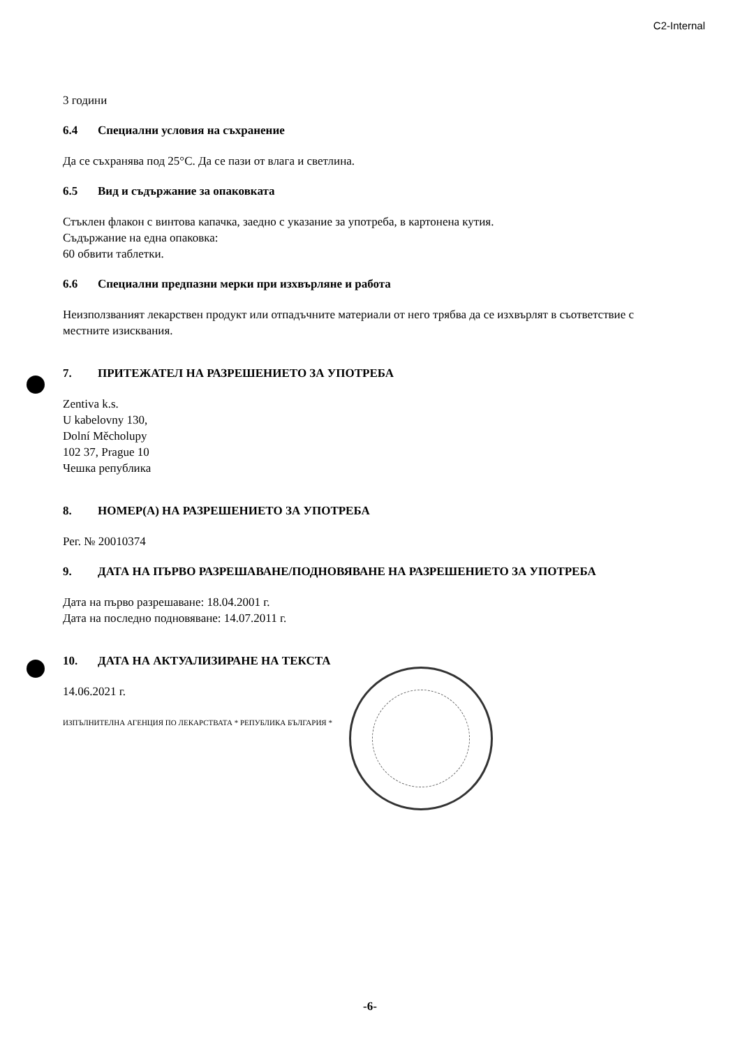C2-Internal
3 години
6.4 Специални условия на съхранение
Да се съхранява под 25°C. Да се пази от влага и светлина.
6.5 Вид и съдържание за опаковката
Стъклен флакон с винтова капачка, заедно с указание за употреба, в картонена кутия.
Съдържание на една опаковка:
60 обвити таблетки.
6.6 Специални предпазни мерки при изхвърляне и работа
Неизползваният лекарствен продукт или отпадъчните материали от него трябва да се изхвърлят в съответствие с местните изисквания.
7. ПРИТЕЖАТЕЛ НА РАЗРЕШЕНИЕТО ЗА УПОТРЕБА
Zentiva k.s.
U kabelovny 130,
Dolní Měcholupy
102 37, Prague 10
Чешка република
8. НОМЕР(А) НА РАЗРЕШЕНИЕТО ЗА УПОТРЕБА
Рег. № 20010374
9. ДАТА НА ПЪРВО РАЗРЕШАВАНЕ/ПОДНОВЯВАНЕ НА РАЗРЕШЕНИЕТО ЗА УПОТРЕБА
Дата на първо разрешаване: 18.04.2001 г.
Дата на последно подновяване: 14.07.2011 г.
10. ДАТА НА АКТУАЛИЗИРАНЕ НА ТЕКСТА
14.06.2021 г.
ИЗПЪЛНИТЕЛНА АГЕНЦИЯ ПО ЛЕКАРСТВАТА * РЕПУБЛИКА БЪЛГАРИЯ *
-6-